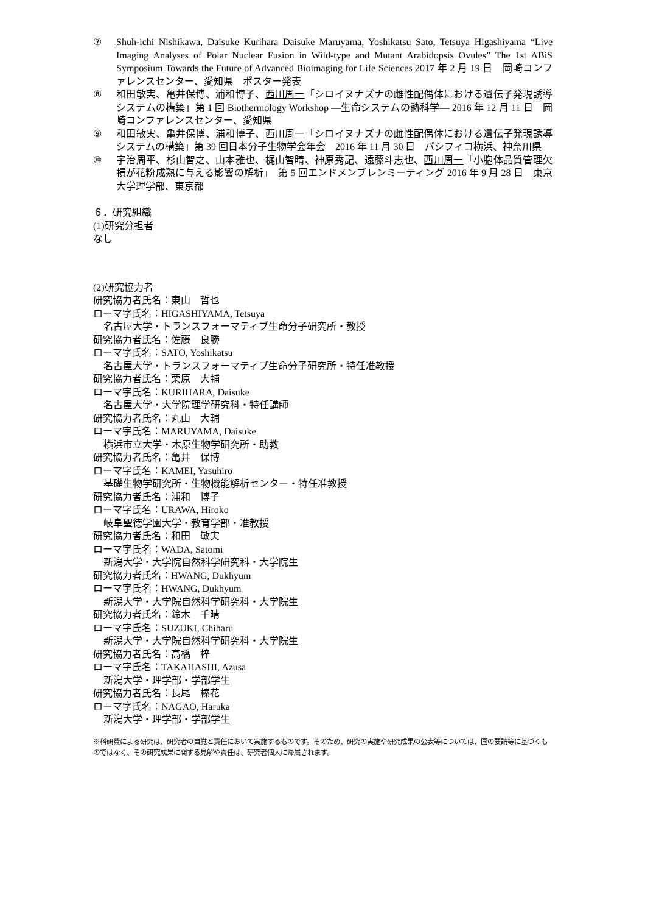⑦ Shuh-ichi Nishikawa, Daisuke Kurihara Daisuke Maruyama, Yoshikatsu Sato, Tetsuya Higashiyama “Live Imaging Analyses of Polar Nuclear Fusion in Wild-type and Mutant Arabidopsis Ovules” The 1st ABiS Symposium Towards the Future of Advanced Bioimaging for Life Sciences 2017 年 2 月 19 日　岡崎コンファレンスセンター、愛知県　ポスター発表
⑧ 和田敏実、亀井保博、浦和博子、西川周一「シロイヌナズナの雌性配偶体における遺伝子発現誘導システムの構築」第 1 回 Biothermology Workshop ―生命システムの熱科学― 2016 年 12 月 11 日　岡崎コンファレンスセンター、愛知県
⑨ 和田敏実、亀井保博、浦和博子、西川周一「シロイヌナズナの雌性配偶体における遺伝子発現誘導システムの構築」第 39 回日本分子生物学会年会　2016 年 11 月 30 日　パシフィコ横浜、神奈川県
⑩ 宇治周平、杉山智之、山本雅也、梶山智晴、神原秀記、遠藤斗志也、西川周一「小胞体品質管理欠損が花粉成熟に与える影響の解析」　第 5 回エンドメンブレンミーティング 2016 年 9 月 28 日　東京大学理学部、東京都
６．研究組織
(1)研究分担者
なし
(2)研究協力者
研究協力者氏名：東山　哲也
ローマ字氏名：HIGASHIYAMA, Tetsuya
名古屋大学・トランスフォーマティブ生命分子研究所・教授
研究協力者氏名：佐藤　良勝
ローマ字氏名：SATO, Yoshikatsu
名古屋大学・トランスフォーマティブ生命分子研究所・特任准教授
研究協力者氏名：栗原　大輔
ローマ字氏名：KURIHARA, Daisuke
名古屋大学・大学院理学研究科・特任講師
研究協力者氏名：丸山　大輔
ローマ字氏名：MARUYAMA, Daisuke
横浜市立大学・木原生物学研究所・助教
研究協力者氏名：亀井　保博
ローマ字氏名：KAMEI, Yasuhiro
基礎生物学研究所・生物機能解析センター・特任准教授
研究協力者氏名：浦和　博子
ローマ字氏名：URAWA, Hiroko
岐阜聖徳学園大学・教育学部・准教授
研究協力者氏名：和田　敏実
ローマ字氏名：WADA, Satomi
新潟大学・大学院自然科学研究科・大学院生
研究協力者氏名：HWANG, Dukhyum
ローマ字氏名：HWANG, Dukhyum
新潟大学・大学院自然科学研究科・大学院生
研究協力者氏名：鈴木　千晴
ローマ字氏名：SUZUKI, Chiharu
新潟大学・大学院自然科学研究科・大学院生
研究協力者氏名：高橋　梓
ローマ字氏名：TAKAHASHI, Azusa
新潟大学・理学部・学部学生
研究協力者氏名：長尾　榛花
ローマ字氏名：NAGAO, Haruka
新潟大学・理学部・学部学生
※科研費による研究は、研究者の自覚と責任において実施するものです。そのため、研究の実施や研究成果の公表等については、国の要請等に基づくものではなく、その研究成果に関する見解や責任は、研究者個人に帰属されます。